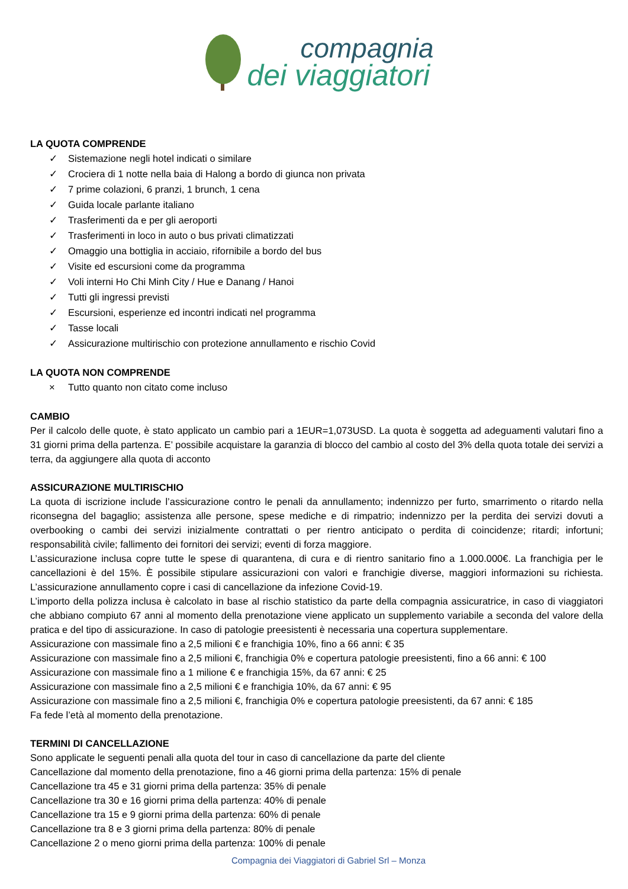compagnia
dei viaggiatori
LA QUOTA COMPRENDE
✓ Sistemazione negli hotel indicati o similare
✓ Crociera di 1 notte nella baia di Halong a bordo di giunca non privata
✓ 7 prime colazioni, 6 pranzi, 1 brunch, 1 cena
✓ Guida locale parlante italiano
✓ Trasferimenti da e per gli aeroporti
✓ Trasferimenti in loco in auto o bus privati climatizzati
✓ Omaggio una bottiglia in acciaio, rifornibile a bordo del bus
✓ Visite ed escursioni come da programma
✓ Voli interni Ho Chi Minh City / Hue e Danang / Hanoi
✓ Tutti gli ingressi previsti
✓ Escursioni, esperienze ed incontri indicati nel programma
✓ Tasse locali
✓ Assicurazione multirischio con protezione annullamento e rischio Covid
LA QUOTA NON COMPRENDE
× Tutto quanto non citato come incluso
CAMBIO
Per il calcolo delle quote, è stato applicato un cambio pari a 1EUR=1,073USD. La quota è soggetta ad adeguamenti valutari fino a 31 giorni prima della partenza. E’ possibile acquistare la garanzia di blocco del cambio al costo del 3% della quota totale dei servizi a terra, da aggiungere alla quota di acconto
ASSICURAZIONE MULTIRISCHIO
La quota di iscrizione include l’assicurazione contro le penali da annullamento; indennizzo per furto, smarrimento o ritardo nella riconsegna del bagaglio; assistenza alle persone, spese mediche e di rimpatrio; indennizzo per la perdita dei servizi dovuti a overbooking o cambi dei servizi inizialmente contrattati o per rientro anticipato o perdita di coincidenze; ritardi; infortuni; responsabilità civile; fallimento dei fornitori dei servizi; eventi di forza maggiore.
L’assicurazione inclusa copre tutte le spese di quarantena, di cura e di rientro sanitario fino a 1.000.000€. La franchigia per le cancellazioni è del 15%. È possibile stipulare assicurazioni con valori e franchigie diverse, maggiori informazioni su richiesta. L’assicurazione annullamento copre i casi di cancellazione da infezione Covid-19.
L’importo della polizza inclusa è calcolato in base al rischio statistico da parte della compagnia assicuratrice, in caso di viaggiatori che abbiano compiuto 67 anni al momento della prenotazione viene applicato un supplemento variabile a seconda del valore della pratica e del tipo di assicurazione. In caso di patologie preesistenti è necessaria una copertura supplementare.
Assicurazione con massimale fino a 2,5 milioni € e franchigia 10%, fino a 66 anni: € 35
Assicurazione con massimale fino a 2,5 milioni €, franchigia 0% e copertura patologie preesistenti, fino a 66 anni: € 100
Assicurazione con massimale fino a 1 milione € e franchigia 15%, da 67 anni: € 25
Assicurazione con massimale fino a 2,5 milioni € e franchigia 10%, da 67 anni: € 95
Assicurazione con massimale fino a 2,5 milioni €, franchigia 0% e copertura patologie preesistenti, da 67 anni: € 185
Fa fede l’età al momento della prenotazione.
TERMINI DI CANCELLAZIONE
Sono applicate le seguenti penali alla quota del tour in caso di cancellazione da parte del cliente
Cancellazione dal momento della prenotazione, fino a 46 giorni prima della partenza: 15% di penale
Cancellazione tra 45 e 31 giorni prima della partenza: 35% di penale
Cancellazione tra 30 e 16 giorni prima della partenza: 40% di penale
Cancellazione tra 15 e 9 giorni prima della partenza: 60% di penale
Cancellazione tra 8 e 3 giorni prima della partenza: 80% di penale
Cancellazione 2 o meno giorni prima della partenza: 100% di penale
Compagnia dei Viaggiatori di Gabriel Srl – Monza